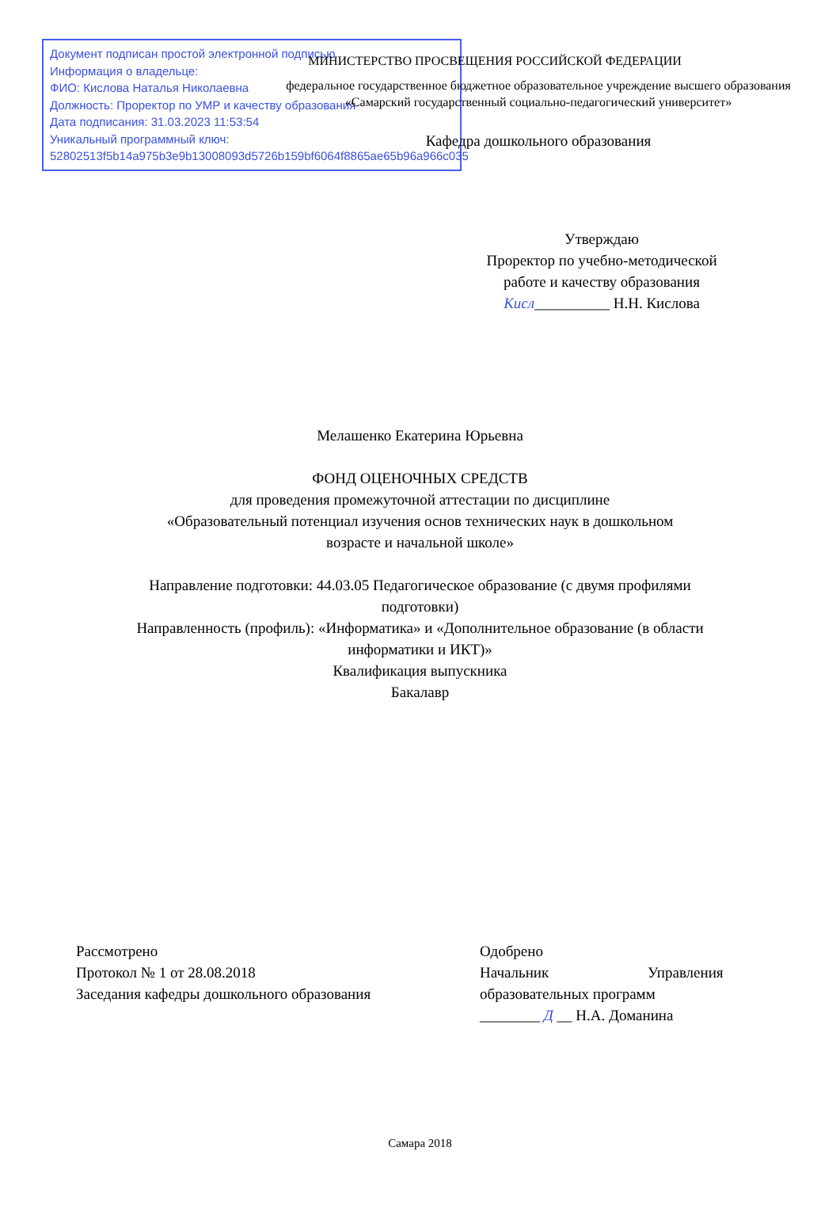Документ подписан простой электронной подписью
Информация о владельце:
ФИО: Кислова Наталья Николаевна
Должность: Проректор по УМР и качеству образования
Дата подписания: 31.03.2023 11:53:54
Уникальный программный ключ:
52802513f5b14a975b3e9b13008093d5726b159bf6064f8865ae65b96a966c035
МИНИСТЕРСТВО ПРОСВЕЩЕНИЯ РОССИЙСКОЙ ФЕДЕРАЦИИ
федеральное государственное бюджетное образовательное учреждение высшего образования
«Самарский государственный социально-педагогический университет»
Кафедра дошкольного образования
Утверждаю
Проректор по учебно-методической работе и качеству образования
Кисл__________ Н.Н. Кислова
Мелашенко Екатерина Юрьевна
ФОНД ОЦЕНОЧНЫХ СРЕДСТВ
для проведения промежуточной аттестации по дисциплине
«Образовательный потенциал изучения основ технических наук в дошкольном
возрасте и начальной школе»
Направление подготовки: 44.03.05 Педагогическое образование (с двумя профилями
подготовки)
Направленность (профиль): «Информатика» и «Дополнительное образование (в области
информатики и ИКТ)»
Квалификация выпускника
Бакалавр
Рассмотрено
Протокол № 1 от 28.08.2018
Заседания кафедры дошкольного образования
Одобрено
Начальник Управления
образовательных программ
________ Д __ Н.А. Доманина
Самара 2018